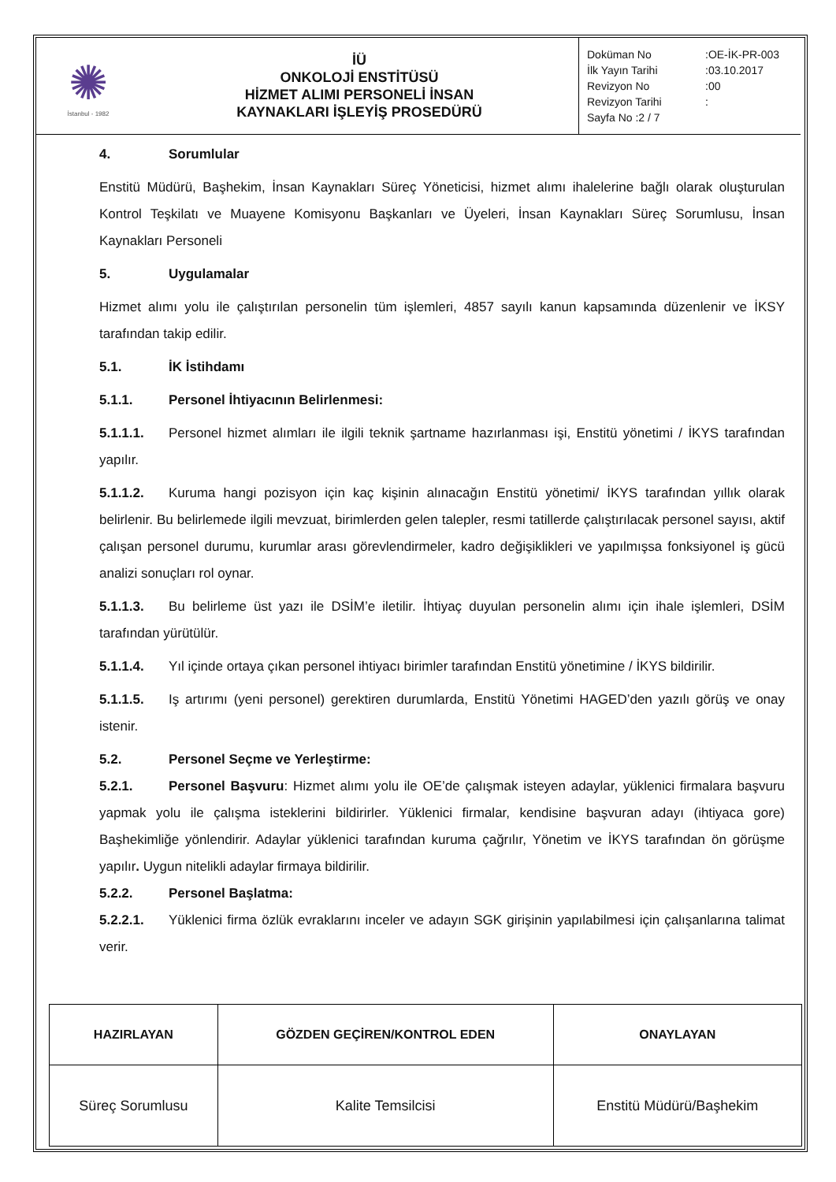| ✺ İstanbul - 1982 | İÜ ONKOLOJİ ENSTİTÜSÜ HİZMET ALIMI PERSONELİ İNSAN KAYNAKLARI İŞLEYİŞ PROSEDÜRÜ | Doküman No :OE-İK-PR-003 İlk Yayın Tarihi :03.10.2017 Revizyon No :00 Revizyon Tarihi : Sayfa No :2 / 7 |
4. Sorumlular
Enstitü Müdürü, Başhekim, İnsan Kaynakları Süreç Yöneticisi, hizmet alımı ihalelerine bağlı olarak oluşturulan Kontrol Teşkilatı ve Muayene Komisyonu Başkanları ve Üyeleri, İnsan Kaynakları Süreç Sorumlusu, İnsan Kaynakları Personeli
5. Uygulamalar
Hizmet alımı yolu ile çalıştırılan personelin tüm işlemleri, 4857 sayılı kanun kapsamında düzenlenir ve İKSY tarafından takip edilir.
5.1. İK İstihdamı
5.1.1. Personel İhtiyacının Belirlenmesi:
5.1.1.1. Personel hizmet alımları ile ilgili teknik şartname hazırlanması işi, Enstitü yönetimi / İKYS tarafından yapılır.
5.1.1.2. Kuruma hangi pozisyon için kaç kişinin alınacağın Enstitü yönetimi/ İKYS tarafından yıllık olarak belirlenir. Bu belirlemede ilgili mevzuat, birimlerden gelen talepler, resmi tatillerde çalıştırılacak personel sayısı, aktif çalışan personel durumu, kurumlar arası görevlendirmeler, kadro değişiklikleri ve yapılmışsa fonksiyonel iş gücü analizi sonuçları rol oynar.
5.1.1.3. Bu belirleme üst yazı ile DSİM’e iletilir. İhtiyaç duyulan personelin alımı için ihale işlemleri, DSİM tarafından yürütülür.
5.1.1.4. Yıl içinde ortaya çıkan personel ihtiyacı birimler tarafından Enstitü yönetimine / İKYS bildirilir.
5.1.1.5. Iş artırımı (yeni personel) gerektiren durumlarda, Enstitü Yönetimi HAGED’den yazılı görüş ve onay istenir.
5.2. Personel Seçme ve Yerleştirme:
5.2.1. Personel Başvuru: Hizmet alımı yolu ile OE’de çalışmak isteyen adaylar, yüklenici firmalara başvuru yapmak yolu ile çalışma isteklerini bildirirler. Yüklenici firmalar, kendisine başvuran adayı (ihtiyaca gore) Başhekimliğe yönlendirir. Adaylar yüklenici tarafından kuruma çağrılır, Yönetim ve İKYS tarafından ön görüşme yapılır. Uygun nitelikli adaylar firmaya bildirilir.
5.2.2. Personel Başlatma:
5.2.2.1. Yüklenici firma özlük evraklarını inceler ve adayın SGK girişinin yapılabilmesi için çalışanlarına talimat verir.
| HAZIRLAYAN | GÖZDEN GEÇİREN/KONTROL EDEN | ONAYLAYAN |
| --- | --- | --- |
| Süreç Sorumlusu | Kalite Temsilcisi | Enstitü Müdürü/Başhekim |